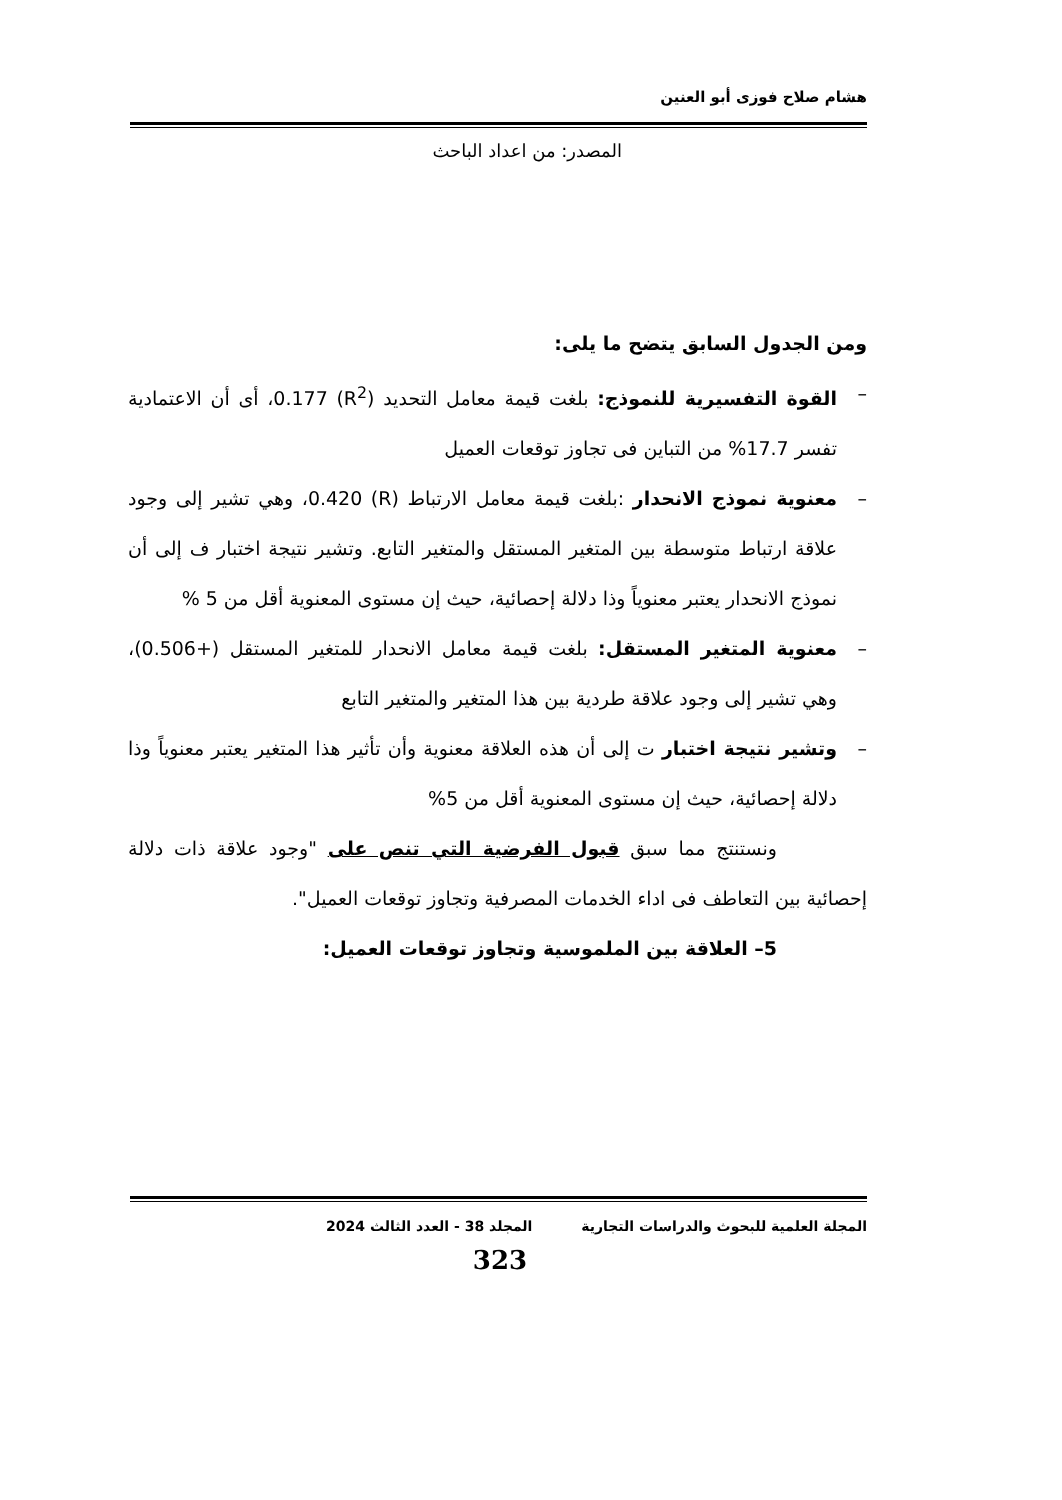هشام صلاح فوزى أبو العنين
المصدر: من اعداد الباحث
ومن الجدول السابق يتضح ما يلى:
– القوة التفسيرية للنموذج: بلغت قيمة معامل التحديد (R<sup>2</sup>) 0.177، أى أن الاعتمادية تفسر 17.7% من التباين فى تجاوز توقعات العميل
– معنوية نموذج الانحدار :بلغت قيمة معامل الارتباط (R) 0.420، وهي تشير إلى وجود علاقة ارتباط متوسطة بين المتغير المستقل والمتغير التابع. وتشير نتيجة اختبار ف إلى أن نموذج الانحدار يعتبر معنوياً وذا دلالة إحصائية، حيث إن مستوى المعنوية أقل من 5 %
– معنوية المتغير المستقل: بلغت قيمة معامل الانحدار للمتغير المستقل (+0.506)، وهي تشير إلى وجود علاقة طردية بين هذا المتغير والمتغير التابع
– وتشير نتيجة اختبار ت إلى أن هذه العلاقة معنوية وأن تأثير هذا المتغير يعتبر معنوياً وذا دلالة إحصائية، حيث إن مستوى المعنوية أقل من 5%
ونستنتج مما سبق قبول الفرضية التي تنص على "وجود علاقة ذات دلالة إحصائية بين التعاطف فى اداء الخدمات المصرفية وتجاوز توقعات العميل".
5– العلاقة بين الملموسية وتجاوز توقعات العميل:
المجلة العلمية للبحوث والدراسات التجارية المجلد 38 - العدد الثالث 2024
323